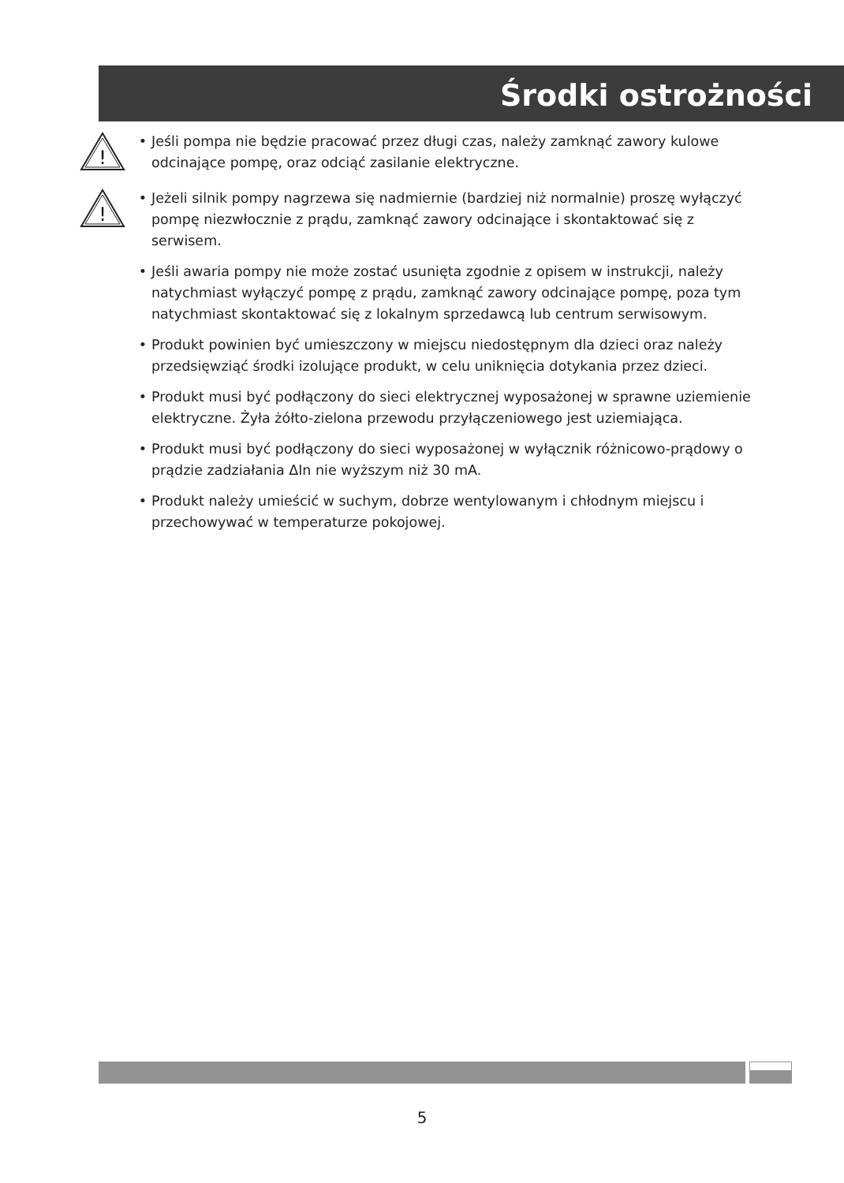Środki ostrożności
!
• Jeśli pompa nie będzie pracować przez długi czas, należy zamknąć zawory kulowe odcinające pompę, oraz odciąć zasilanie elektryczne.
!
• Jeżeli silnik pompy nagrzewa się nadmiernie (bardziej niż normalnie) proszę wyłączyć pompę niezwłocznie z prądu, zamknąć zawory odcinające i skontaktować się z serwisem.
• Jeśli awaria pompy nie może zostać usunięta zgodnie z opisem w instrukcji, należy natychmiast wyłączyć pompę z prądu, zamknąć zawory odcinające pompę, poza tym natychmiast skontaktować się z lokalnym sprzedawcą lub centrum serwisowym.
• Produkt powinien być umieszczony w miejscu niedostępnym dla dzieci oraz należy przedsięwziąć środki izolujące produkt, w celu uniknięcia dotykania przez dzieci.
• Produkt musi być podłączony do sieci elektrycznej wyposażonej w sprawne uziemienie elektryczne. Żyła żółto-zielona przewodu przyłączeniowego jest uziemiająca.
• Produkt musi być podłączony do sieci wyposażonej w wyłącznik różnicowo-prądowy o prądzie zadziałania ΔIn nie wyższym niż 30 mA.
• Produkt należy umieścić w suchym, dobrze wentylowanym i chłodnym miejscu i przechowywać w temperaturze pokojowej.
5